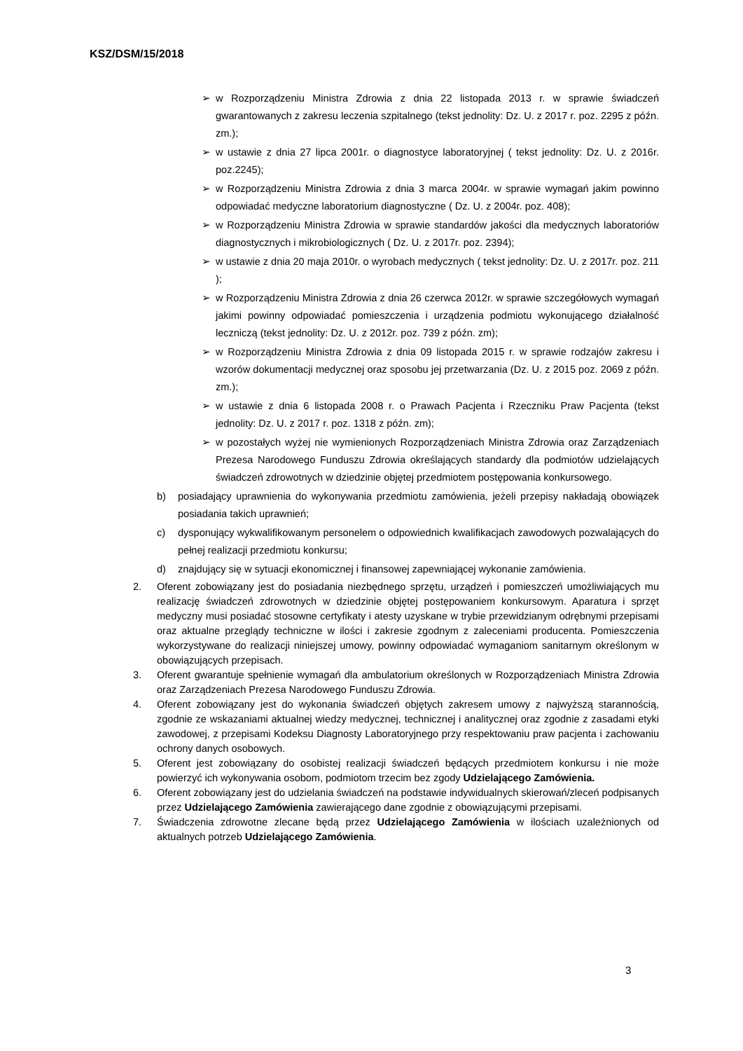KSZ/DSM/15/2018
➢ w Rozporządzeniu Ministra Zdrowia z dnia 22 listopada 2013 r. w sprawie świadczeń gwarantowanych z zakresu leczenia szpitalnego (tekst jednolity: Dz. U. z 2017 r. poz. 2295 z późn. zm.);
➢ w ustawie z dnia 27 lipca 2001r. o diagnostyce laboratoryjnej ( tekst jednolity: Dz. U. z 2016r. poz.2245);
➢ w Rozporządzeniu Ministra Zdrowia z dnia 3 marca 2004r. w sprawie wymagań jakim powinno odpowiadać medyczne laboratorium diagnostyczne ( Dz. U. z 2004r. poz. 408);
➢ w Rozporządzeniu Ministra Zdrowia w sprawie standardów jakości dla medycznych laboratoriów diagnostycznych i mikrobiologicznych ( Dz. U. z 2017r. poz. 2394);
➢ w ustawie z dnia 20 maja 2010r. o wyrobach medycznych ( tekst jednolity: Dz. U. z 2017r. poz. 211 );
➢ w Rozporządzeniu Ministra Zdrowia z dnia 26 czerwca 2012r. w sprawie szczegółowych wymagań jakimi powinny odpowiadać pomieszczenia i urządzenia podmiotu wykonującego działalność leczniczą (tekst jednolity: Dz. U. z 2012r. poz. 739 z późn. zm);
➢ w Rozporządzeniu Ministra Zdrowia z dnia 09 listopada 2015 r. w sprawie rodzajów zakresu i wzorów dokumentacji medycznej oraz sposobu jej przetwarzania (Dz. U. z 2015 poz. 2069 z późn. zm.);
➢ w ustawie z dnia 6 listopada 2008 r. o Prawach Pacjenta i Rzeczniku Praw Pacjenta (tekst jednolity: Dz. U. z 2017 r. poz. 1318 z późn. zm);
➢ w pozostałych wyżej nie wymienionych Rozporządzeniach Ministra Zdrowia oraz Zarządzeniach Prezesa Narodowego Funduszu Zdrowia określających standardy dla podmiotów udzielających świadczeń zdrowotnych w dziedzinie objętej przedmiotem postępowania konkursowego.
b) posiadający uprawnienia do wykonywania przedmiotu zamówienia, jeżeli przepisy nakładają obowiązek posiadania takich uprawnień;
c) dysponujący wykwalifikowanym personelem o odpowiednich kwalifikacjach zawodowych pozwalających do pełnej realizacji przedmiotu konkursu;
d) znajdujący się w sytuacji ekonomicznej i finansowej zapewniającej wykonanie zamówienia.
2. Oferent zobowiązany jest do posiadania niezbędnego sprzętu, urządzeń i pomieszczeń umożliwiających mu realizację świadczeń zdrowotnych w dziedzinie objętej postępowaniem konkursowym. Aparatura i sprzęt medyczny musi posiadać stosowne certyfikaty i atesty uzyskane w trybie przewidzianym odrębnymi przepisami oraz aktualne przeglądy techniczne w ilości i zakresie zgodnym z zaleceniami producenta. Pomieszczenia wykorzystywane do realizacji niniejszej umowy, powinny odpowiadać wymaganiom sanitarnym określonym w obowiązujących przepisach.
3. Oferent gwarantuje spełnienie wymagań dla ambulatorium określonych w Rozporządzeniach Ministra Zdrowia oraz Zarządzeniach Prezesa Narodowego Funduszu Zdrowia.
4. Oferent zobowiązany jest do wykonania świadczeń objętych zakresem umowy z najwyższą starannością, zgodnie ze wskazaniami aktualnej wiedzy medycznej, technicznej i analitycznej oraz zgodnie z zasadami etyki zawodowej, z przepisami Kodeksu Diagnosty Laboratoryjnego przy respektowaniu praw pacjenta i zachowaniu ochrony danych osobowych.
5. Oferent jest zobowiązany do osobistej realizacji świadczeń będących przedmiotem konkursu i nie może powierzyć ich wykonywania osobom, podmiotom trzecim bez zgody Udzielającego Zamówienia.
6. Oferent zobowiązany jest do udzielania świadczeń na podstawie indywidualnych skierowań/zleceń podpisanych przez Udzielającego Zamówienia zawierającego dane zgodnie z obowiązującymi przepisami.
7. Świadczenia zdrowotne zlecane będą przez Udzielającego Zamówienia w ilościach uzależnionych od aktualnych potrzeb Udzielającego Zamówienia.
3